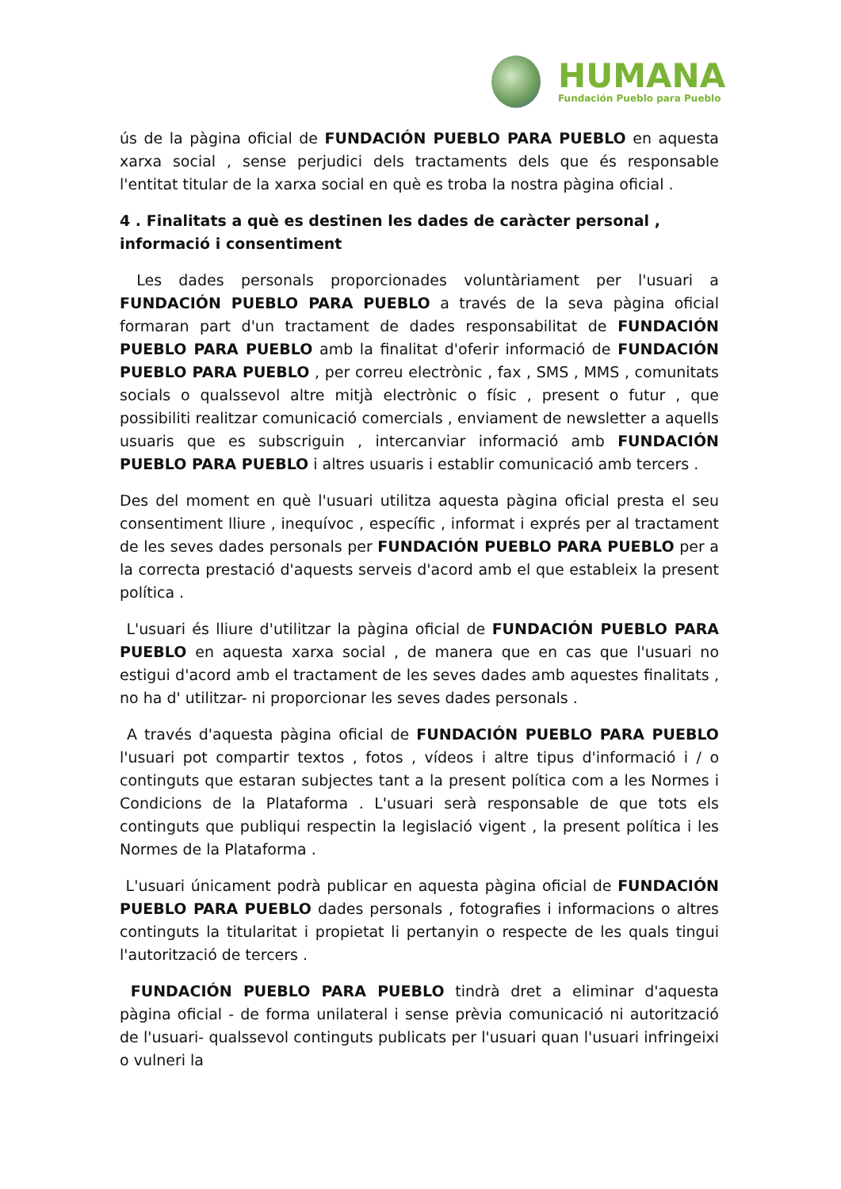HUMANA
Fundación Pueblo para Pueblo
ús de la pàgina oficial de FUNDACIÓN PUEBLO PARA PUEBLO en aquesta xarxa social , sense perjudici dels tractaments dels que és responsable l'entitat titular de la xarxa social en què es troba la nostra pàgina oficial .
4 . Finalitats a què es destinen les dades de caràcter personal , informació i consentiment
Les dades personals proporcionades voluntàriament per l'usuari a FUNDACIÓN PUEBLO PARA PUEBLO a través de la seva pàgina oficial formaran part d'un tractament de dades responsabilitat de FUNDACIÓN PUEBLO PARA PUEBLO amb la finalitat d'oferir informació de FUNDACIÓN PUEBLO PARA PUEBLO , per correu electrònic , fax , SMS , MMS , comunitats socials o qualssevol altre mitjà electrònic o físic , present o futur , que possibiliti realitzar comunicació comercials , enviament de newsletter a aquells usuaris que es subscriguin , intercanviar informació amb FUNDACIÓN PUEBLO PARA PUEBLO i altres usuaris i establir comunicació amb tercers .
Des del moment en què l'usuari utilitza aquesta pàgina oficial presta el seu consentiment lliure , inequívoc , específic , informat i exprés per al tractament de les seves dades personals per FUNDACIÓN PUEBLO PARA PUEBLO per a la correcta prestació d'aquests serveis d'acord amb el que estableix la present política .
L'usuari és lliure d'utilitzar la pàgina oficial de FUNDACIÓN PUEBLO PARA PUEBLO en aquesta xarxa social , de manera que en cas que l'usuari no estigui d'acord amb el tractament de les seves dades amb aquestes finalitats , no ha d' utilitzar- ni proporcionar les seves dades personals .
A través d'aquesta pàgina oficial de FUNDACIÓN PUEBLO PARA PUEBLO l'usuari pot compartir textos , fotos , vídeos i altre tipus d'informació i / o continguts que estaran subjectes tant a la present política com a les Normes i Condicions de la Plataforma . L'usuari serà responsable de que tots els continguts que publiqui respectin la legislació vigent , la present política i les Normes de la Plataforma .
L'usuari únicament podrà publicar en aquesta pàgina oficial de FUNDACIÓN PUEBLO PARA PUEBLO dades personals , fotografies i informacions o altres continguts la titularitat i propietat li pertanyin o respecte de les quals tingui l'autorització de tercers .
FUNDACIÓN PUEBLO PARA PUEBLO tindrà dret a eliminar d'aquesta pàgina oficial - de forma unilateral i sense prèvia comunicació ni autorització de l'usuari- qualssevol continguts publicats per l'usuari quan l'usuari infringeixi o vulneri la